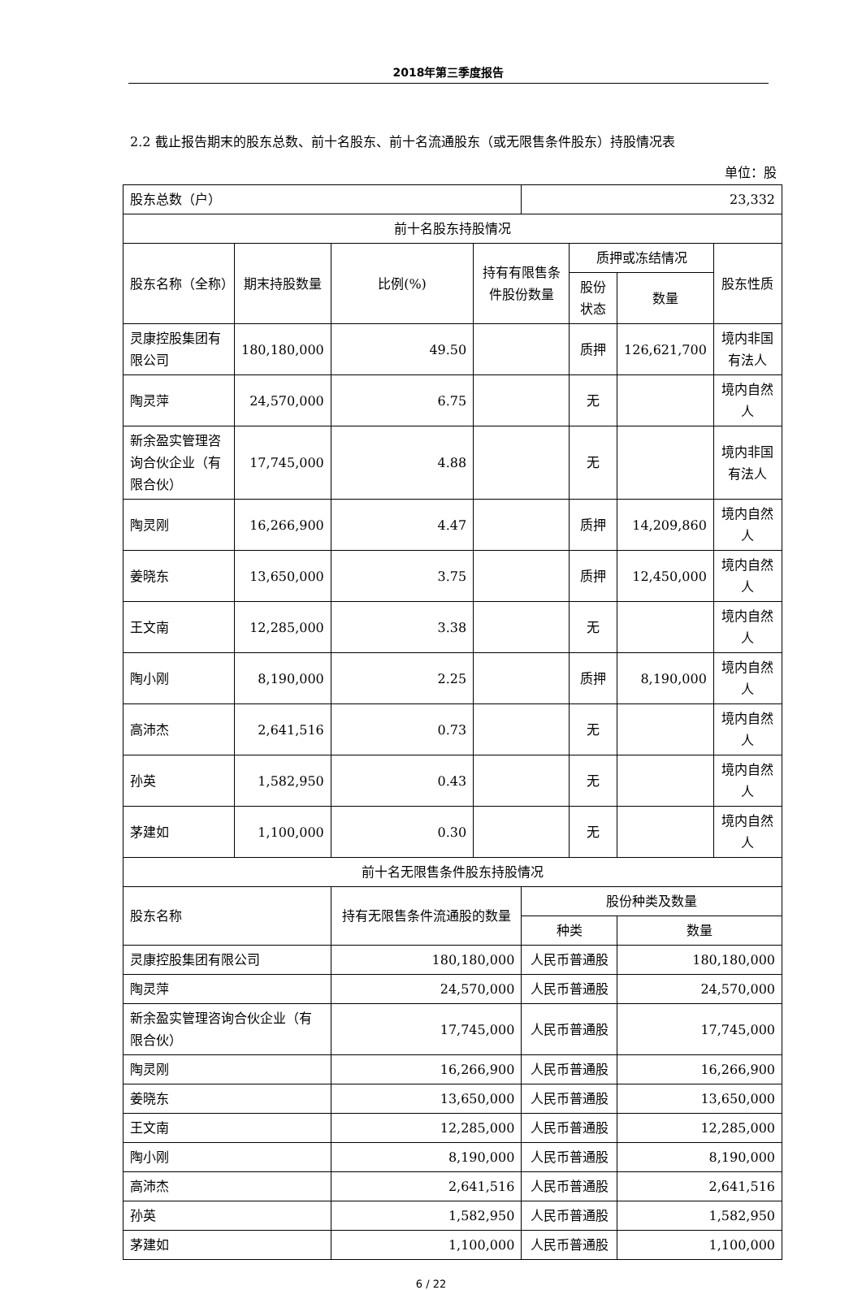2018年第三季度报告
2.2 截止报告期末的股东总数、前十名股东、前十名流通股东（或无限售条件股东）持股情况表
单位：股
| 股东总数（户） | | | | 23,332 | | | |
| 前十名股东持股情况 | | | | | | | |
| 股东名称（全称） | 期末持股数量 | 比例(%) | 持有有限售条件股份数量 | | 质押或冻结情况 | | 股东性质 |
| | | | | | 股份状态 | 数量 | |
| 灵康控股集团有限公司 | 180,180,000 | 49.50 | | | 质押 | 126,621,700 | 境内非国有法人 |
| 陶灵萍 | 24,570,000 | 6.75 | | | 无 | | 境内自然人 |
| 新余盈实管理咨询合伙企业（有限合伙） | 17,745,000 | 4.88 | | | 无 | | 境内非国有法人 |
| 陶灵刚 | 16,266,900 | 4.47 | | | 质押 | 14,209,860 | 境内自然人 |
| 姜晓东 | 13,650,000 | 3.75 | | | 质押 | 12,450,000 | 境内自然人 |
| 王文南 | 12,285,000 | 3.38 | | | 无 | | 境内自然人 |
| 陶小刚 | 8,190,000 | 2.25 | | | 质押 | 8,190,000 | 境内自然人 |
| 高沛杰 | 2,641,516 | 0.73 | | | 无 | | 境内自然人 |
| 孙英 | 1,582,950 | 0.43 | | | 无 | | 境内自然人 |
| 茅建如 | 1,100,000 | 0.30 | | | 无 | | 境内自然人 |
| 前十名无限售条件股东持股情况 | | | | | | | |
| 股东名称 | | 持有无限售条件流通股的数量 | | 股份种类及数量 | | | |
| | | | | 种类 | | 数量 | |
| 灵康控股集团有限公司 | | 180,180,000 | | 人民币普通股 | | 180,180,000 | |
| 陶灵萍 | | 24,570,000 | | 人民币普通股 | | 24,570,000 | |
| 新余盈实管理咨询合伙企业（有限合伙） | | 17,745,000 | | 人民币普通股 | | 17,745,000 | |
| 陶灵刚 | | 16,266,900 | | 人民币普通股 | | 16,266,900 | |
| 姜晓东 | | 13,650,000 | | 人民币普通股 | | 13,650,000 | |
| 王文南 | | 12,285,000 | | 人民币普通股 | | 12,285,000 | |
| 陶小刚 | | 8,190,000 | | 人民币普通股 | | 8,190,000 | |
| 高沛杰 | | 2,641,516 | | 人民币普通股 | | 2,641,516 | |
| 孙英 | | 1,582,950 | | 人民币普通股 | | 1,582,950 | |
| 茅建如 | | 1,100,000 | | 人民币普通股 | | 1,100,000 | |
6 / 22